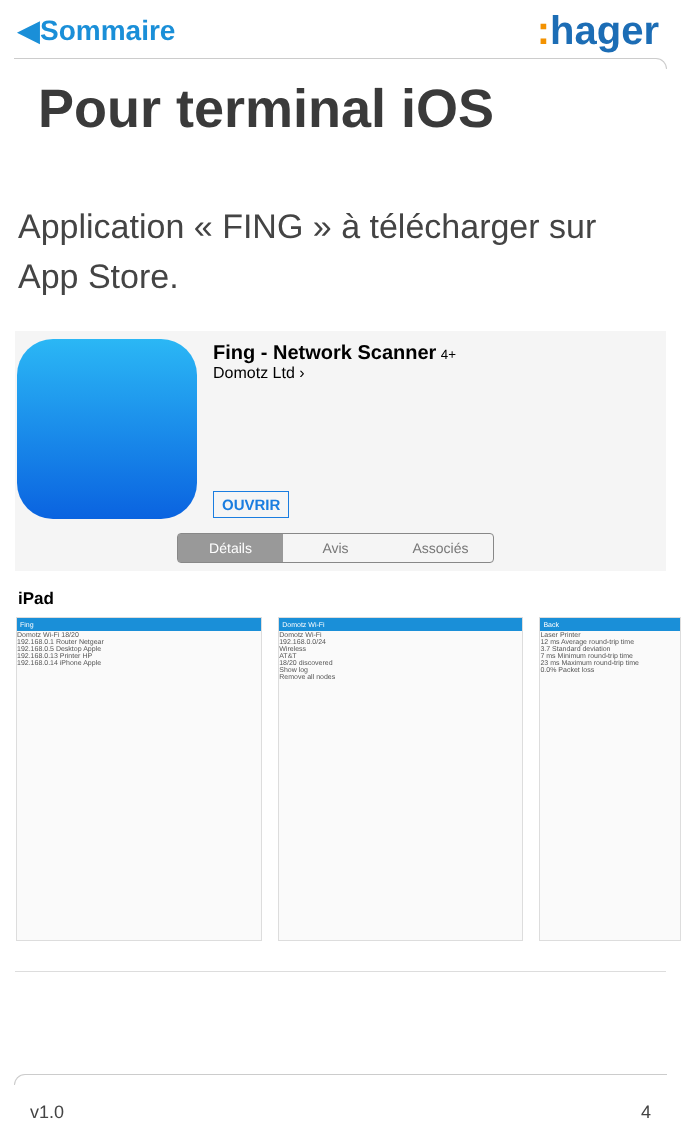◀Sommaire
: hager
Pour terminal iOS
Application « FING » à télécharger sur App Store.
Fing - Network Scanner 4+
Domotz Ltd ›
OUVRIR
Détails Avis Associés
iPad
Fing
Domotz Wi-Fi 18/20
192.168.0.1 Router Netgear
192.168.0.5 Desktop Apple
192.168.0.13 Printer HP
192.168.0.14 iPhone Apple
Domotz Wi-Fi
Domotz Wi-Fi
192.168.0.0/24
Wireless
AT&T
18/20 discovered
Show log
Remove all nodes
Back
Laser Printer
12 ms Average round-trip time
3.7 Standard deviation
7 ms Minimum round-trip time
23 ms Maximum round-trip time
0.0% Packet loss
v1.0 4